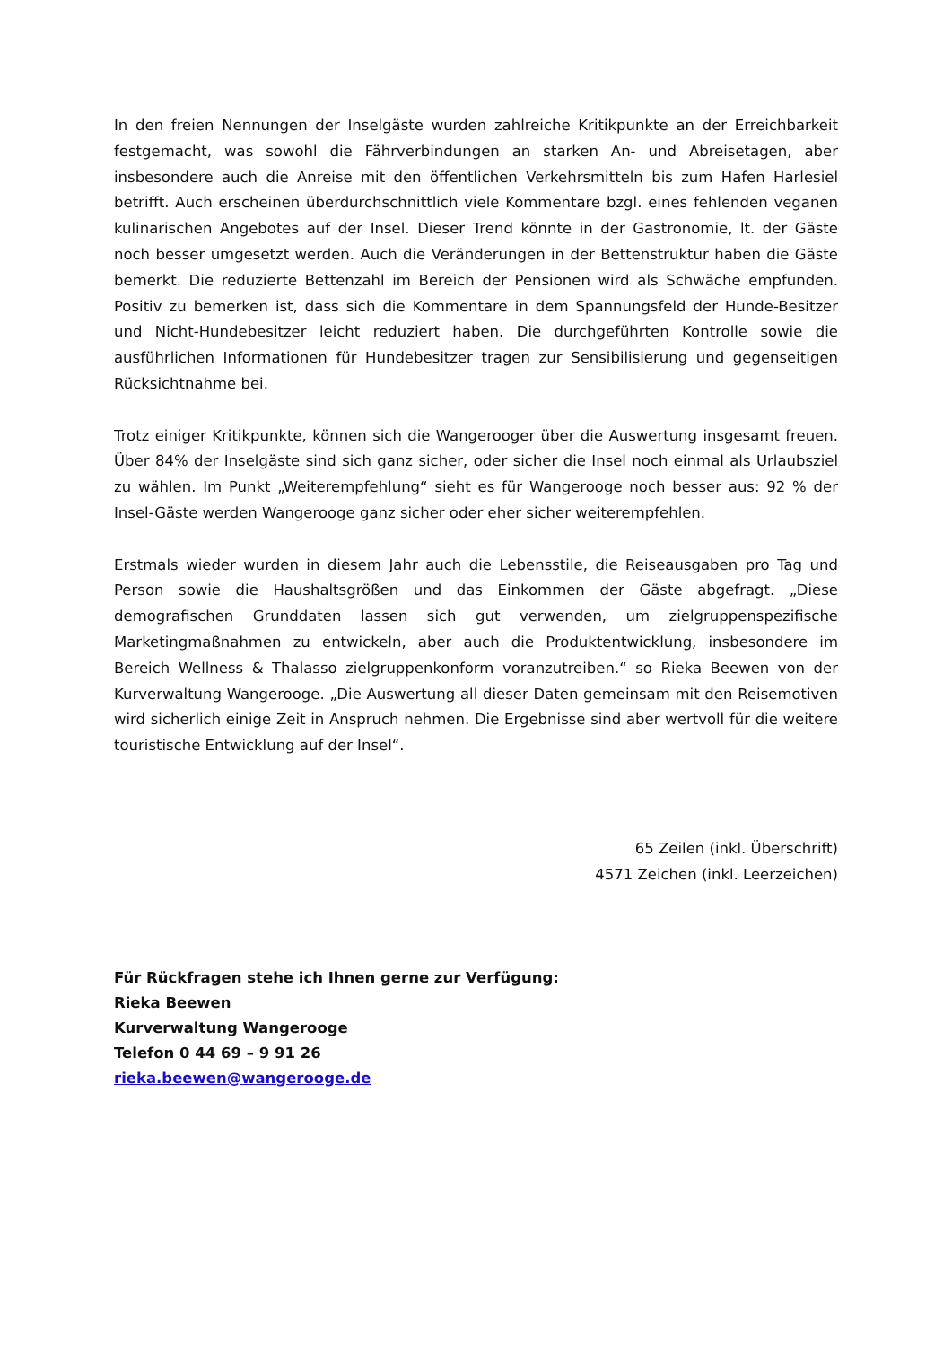In den freien Nennungen der Inselgäste wurden zahlreiche Kritikpunkte an der Erreichbarkeit festgemacht, was sowohl die Fährverbindungen an starken An- und Abreisetagen, aber insbesondere auch die Anreise mit den öffentlichen Verkehrsmitteln bis zum Hafen Harlesiel betrifft. Auch erscheinen überdurchschnittlich viele Kommentare bzgl. eines fehlenden veganen kulinarischen Angebotes auf der Insel. Dieser Trend könnte in der Gastronomie, lt. der Gäste noch besser umgesetzt werden. Auch die Veränderungen in der Bettenstruktur haben die Gäste bemerkt. Die reduzierte Bettenzahl im Bereich der Pensionen wird als Schwäche empfunden. Positiv zu bemerken ist, dass sich die Kommentare in dem Spannungsfeld der Hunde-Besitzer und Nicht-Hundebesitzer leicht reduziert haben. Die durchgeführten Kontrolle sowie die ausführlichen Informationen für Hundebesitzer tragen zur Sensibilisierung und gegenseitigen Rücksichtnahme bei.
Trotz einiger Kritikpunkte, können sich die Wangerooger über die Auswertung insgesamt freuen. Über 84% der Inselgäste sind sich ganz sicher, oder sicher die Insel noch einmal als Urlaubsziel zu wählen. Im Punkt „Weiterempfehlung“ sieht es für Wangerooge noch besser aus: 92 % der Insel-Gäste werden Wangerooge ganz sicher oder eher sicher weiterempfehlen.
Erstmals wieder wurden in diesem Jahr auch die Lebensstile, die Reiseausgaben pro Tag und Person sowie die Haushaltsgrößen und das Einkommen der Gäste abgefragt. „Diese demografischen Grunddaten lassen sich gut verwenden, um zielgruppenspezifische Marketingmaßnahmen zu entwickeln, aber auch die Produktentwicklung, insbesondere im Bereich Wellness & Thalasso zielgruppenkonform voranzutreiben.“ so Rieka Beewen von der Kurverwaltung Wangerooge. „Die Auswertung all dieser Daten gemeinsam mit den Reisemotiven wird sicherlich einige Zeit in Anspruch nehmen. Die Ergebnisse sind aber wertvoll für die weitere touristische Entwicklung auf der Insel“.
65 Zeilen (inkl. Überschrift)
4571 Zeichen (inkl. Leerzeichen)
Für Rückfragen stehe ich Ihnen gerne zur Verfügung:
Rieka Beewen
Kurverwaltung Wangerooge
Telefon 0 44 69 – 9 91 26
rieka.beewen@wangerooge.de